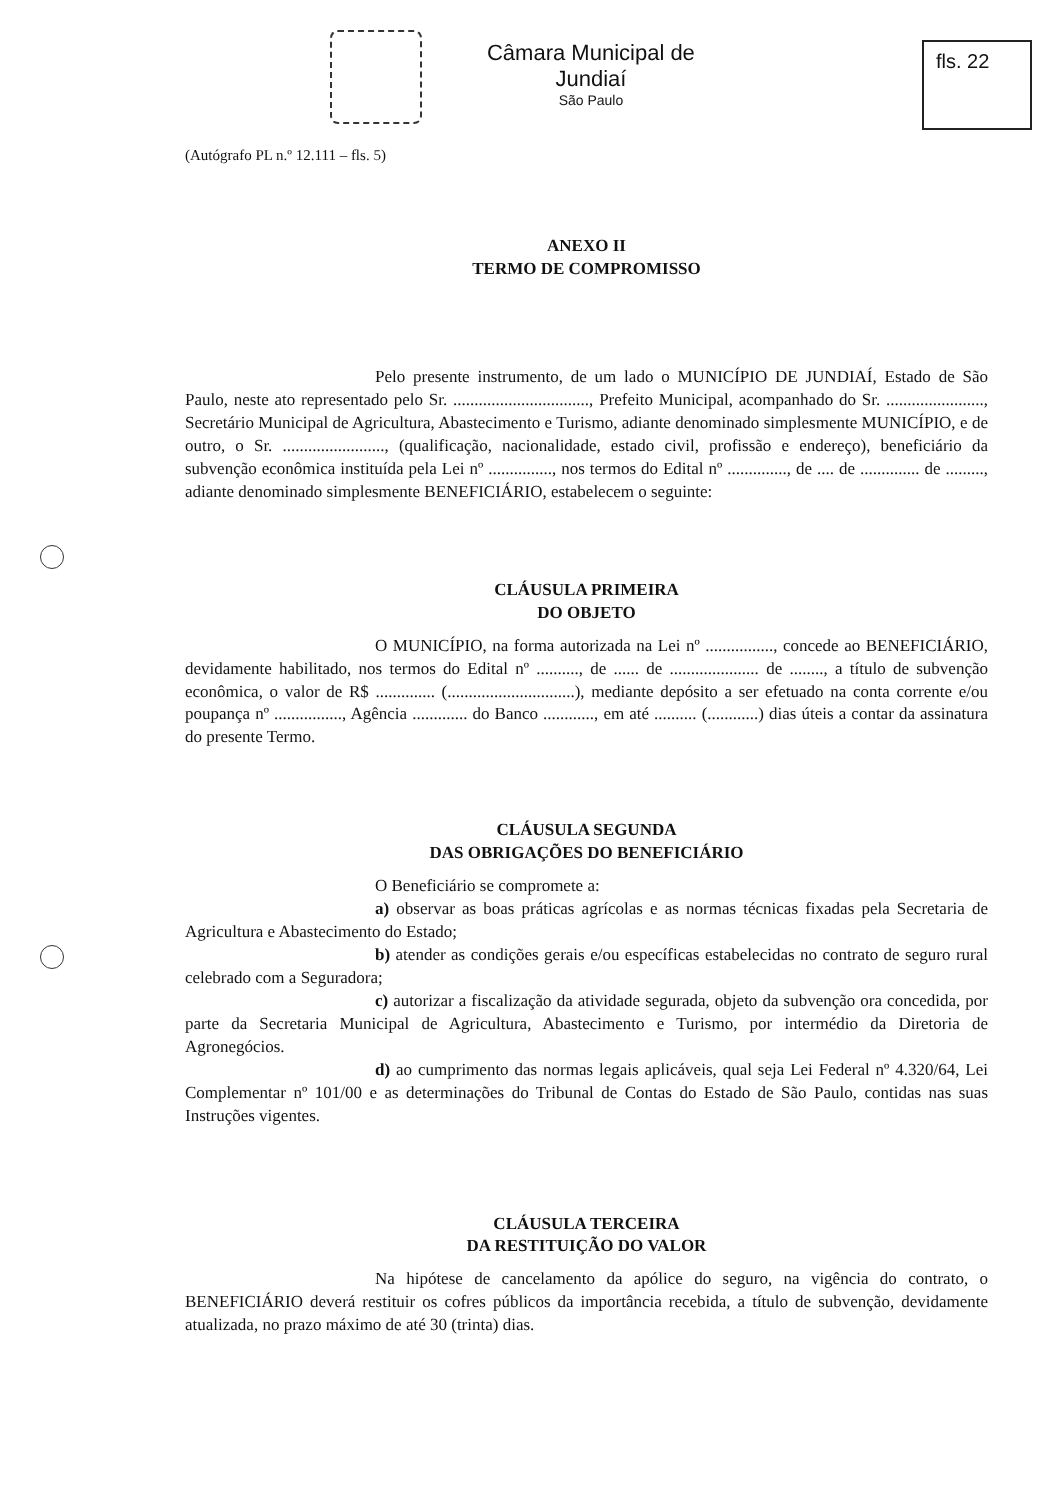Câmara Municipal de Jundiaí
São Paulo
fls. 22
(Autógrafo PL n.º 12.111 – fls. 5)
ANEXO II
TERMO DE COMPROMISSO
Pelo presente instrumento, de um lado o MUNICÍPIO DE JUNDIAÍ, Estado de São Paulo, neste ato representado pelo Sr. ................................, Prefeito Municipal, acompanhado do Sr. ......................., Secretário Municipal de Agricultura, Abastecimento e Turismo, adiante denominado simplesmente MUNICÍPIO, e de outro, o Sr. ........................, (qualificação, nacionalidade, estado civil, profissão e endereço), beneficiário da subvenção econômica instituída pela Lei nº ..............., nos termos do Edital nº .............., de .... de .............. de ........., adiante denominado simplesmente BENEFICIÁRIO, estabelecem o seguinte:
CLÁUSULA PRIMEIRA
DO OBJETO
O MUNICÍPIO, na forma autorizada na Lei nº ................, concede ao BENEFICIÁRIO, devidamente habilitado, nos termos do Edital nº .........., de ...... de ..................... de ........, a título de subvenção econômica, o valor de R$ .............. (..............................), mediante depósito a ser efetuado na conta corrente e/ou poupança nº ................, Agência ............. do Banco ............, em até .......... (............) dias úteis a contar da assinatura do presente Termo.
CLÁUSULA SEGUNDA
DAS OBRIGAÇÕES DO BENEFICIÁRIO
O Beneficiário se compromete a:
a) observar as boas práticas agrícolas e as normas técnicas fixadas pela Secretaria de Agricultura e Abastecimento do Estado;
b) atender as condições gerais e/ou específicas estabelecidas no contrato de seguro rural celebrado com a Seguradora;
c) autorizar a fiscalização da atividade segurada, objeto da subvenção ora concedida, por parte da Secretaria Municipal de Agricultura, Abastecimento e Turismo, por intermédio da Diretoria de Agronegócios.
d) ao cumprimento das normas legais aplicáveis, qual seja Lei Federal nº 4.320/64, Lei Complementar nº 101/00 e as determinações do Tribunal de Contas do Estado de São Paulo, contidas nas suas Instruções vigentes.
CLÁUSULA TERCEIRA
DA RESTITUIÇÃO DO VALOR
Na hipótese de cancelamento da apólice do seguro, na vigência do contrato, o BENEFICIÁRIO deverá restituir os cofres públicos da importância recebida, a título de subvenção, devidamente atualizada, no prazo máximo de até 30 (trinta) dias.